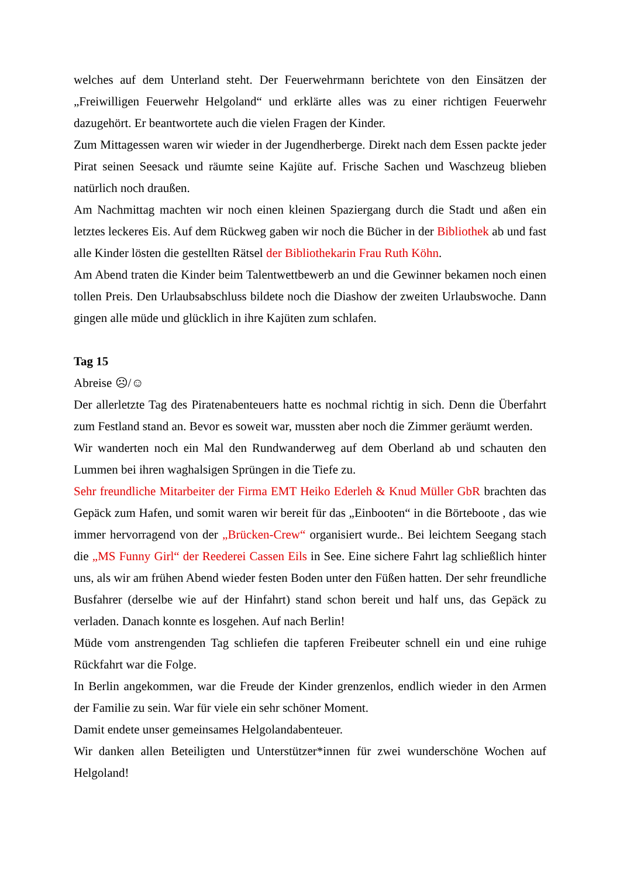welches auf dem Unterland steht. Der Feuerwehrmann berichtete von den Einsätzen der „Freiwilligen Feuerwehr Helgoland“ und erklärte alles was zu einer richtigen Feuerwehr dazugehört. Er beantwortete auch die vielen Fragen der Kinder.
Zum Mittagessen waren wir wieder in der Jugendherberge. Direkt nach dem Essen packte jeder Pirat seinen Seesack und räumte seine Kajüte auf. Frische Sachen und Waschzeug blieben natürlich noch draußen.
Am Nachmittag machten wir noch einen kleinen Spaziergang durch die Stadt und aßen ein letztes leckeres Eis. Auf dem Rückweg gaben wir noch die Bücher in der Bibliothek ab und fast alle Kinder lösten die gestellten Rätsel der Bibliothekarin Frau Ruth Köhn.
Am Abend traten die Kinder beim Talentwettbewerb an und die Gewinner bekamen noch einen tollen Preis. Den Urlaubsabschluss bildete noch die Diashow der zweiten Urlaubswoche. Dann gingen alle müde und glücklich in ihre Kajüten zum schlafen.
Tag 15
Abreise ☹/☺
Der allerletzte Tag des Piratenabenteuers hatte es nochmal richtig in sich. Denn die Überfahrt zum Festland stand an. Bevor es soweit war, mussten aber noch die Zimmer geräumt werden.
Wir wanderten noch ein Mal den Rundwanderweg auf dem Oberland ab und schauten den Lummen bei ihren waghalsigen Sprüngen in die Tiefe zu.
Sehr freundliche Mitarbeiter der Firma EMT Heiko Ederleh & Knud Müller GbR brachten das Gepäck zum Hafen, und somit waren wir bereit für das „Einbooten“ in die Börteboote , das wie immer hervorragend von der „Brücken-Crew“ organisiert wurde.. Bei leichtem Seegang stach die „MS Funny Girl“ der Reederei Cassen Eils in See. Eine sichere Fahrt lag schließlich hinter uns, als wir am frühen Abend wieder festen Boden unter den Füßen hatten. Der sehr freundliche Busfahrer (derselbe wie auf der Hinfahrt) stand schon bereit und half uns, das Gepäck zu verladen. Danach konnte es losgehen. Auf nach Berlin!
Müde vom anstrengenden Tag schliefen die tapferen Freibeuter schnell ein und eine ruhige Rückfahrt war die Folge.
In Berlin angekommen, war die Freude der Kinder grenzenlos, endlich wieder in den Armen der Familie zu sein. War für viele ein sehr schöner Moment.
Damit endete unser gemeinsames Helgolandabenteuer.
Wir danken allen Beteiligten und Unterstützer*innen für zwei wunderschöne Wochen auf Helgoland!